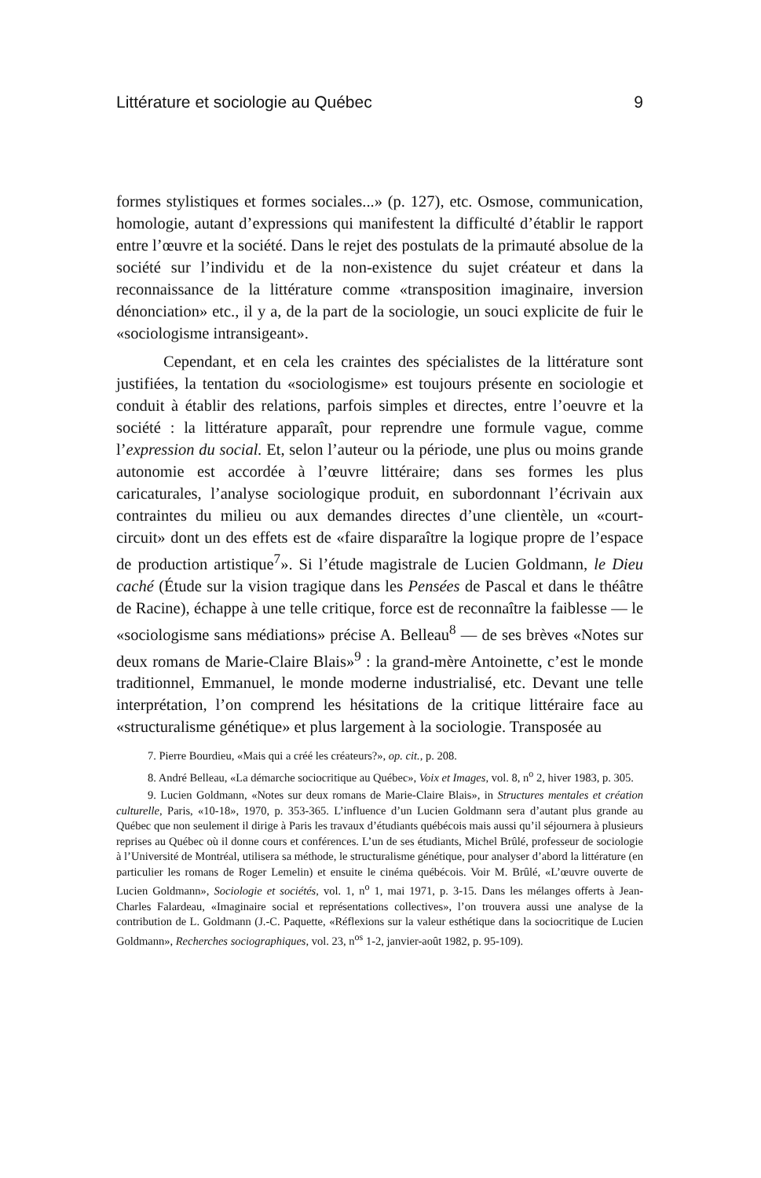Littérature et sociologie au Québec 9
formes stylistiques et formes sociales...» (p. 127), etc. Osmose, communication, homologie, autant d’expressions qui manifestent la difficulté d’établir le rapport entre l’œuvre et la société. Dans le rejet des postulats de la primauté absolue de la société sur l’individu et de la non-existence du sujet créateur et dans la reconnaissance de la littérature comme «transposition imaginaire, inversion dénonciation» etc., il y a, de la part de la sociologie, un souci explicite de fuir le «sociologisme intransigeant».
Cependant, et en cela les craintes des spécialistes de la littérature sont justifiées, la tentation du «sociologisme» est toujours présente en sociologie et conduit à établir des relations, parfois simples et directes, entre l’oeuvre et la société : la littérature apparaît, pour reprendre une formule vague, comme l’expression du social. Et, selon l’auteur ou la période, une plus ou moins grande autonomie est accordée à l’œuvre littéraire; dans ses formes les plus caricaturales, l’analyse sociologique produit, en subordonnant l’écrivain aux contraintes du milieu ou aux demandes directes d’une clientèle, un «court-circuit» dont un des effets est de «faire disparaître la logique propre de l’espace de production artistique<sup>7</sup>». Si l’étude magistrale de Lucien Goldmann, le Dieu caché (Étude sur la vision tragique dans les Pensées de Pascal et dans le théâtre de Racine), échappe à une telle critique, force est de reconnaître la faiblesse — le «sociologisme sans médiations» précise A. Belleau<sup>8</sup> — de ses brèves «Notes sur deux romans de Marie-Claire Blais»<sup>9</sup> : la grand-mère Antoinette, c’est le monde traditionnel, Emmanuel, le monde moderne industrialisé, etc. Devant une telle interprétation, l’on comprend les hésitations de la critique littéraire face au «structuralisme génétique» et plus largement à la sociologie. Transposée au
7. Pierre Bourdieu, «Mais qui a créé les créateurs?», op. cit., p. 208.
8. André Belleau, «La démarche sociocritique au Québec», Voix et Images, vol. 8, n<sup>o</sup> 2, hiver 1983, p. 305.
9. Lucien Goldmann, «Notes sur deux romans de Marie-Claire Blais», in Structures mentales et création culturelle, Paris, «10-18», 1970, p. 353-365. L’influence d’un Lucien Goldmann sera d’autant plus grande au Québec que non seulement il dirige à Paris les travaux d’étudiants québécois mais aussi qu’il séjournera à plusieurs reprises au Québec où il donne cours et conférences. L’un de ses étudiants, Michel Brûlé, professeur de sociologie à l’Université de Montréal, utilisera sa méthode, le structuralisme génétique, pour analyser d’abord la littérature (en particulier les romans de Roger Lemelin) et ensuite le cinéma québécois. Voir M. Brûlé, «L’œuvre ouverte de Lucien Goldmann», Sociologie et sociétés, vol. 1, n<sup>o</sup> 1, mai 1971, p. 3-15. Dans les mélanges offerts à Jean-Charles Falardeau, «Imaginaire social et représentations collectives», l’on trouvera aussi une analyse de la contribution de L. Goldmann (J.-C. Paquette, «Réflexions sur la valeur esthétique dans la sociocritique de Lucien Goldmann», Recherches sociographiques, vol. 23, n<sup>os</sup> 1-2, janvier-août 1982, p. 95-109).